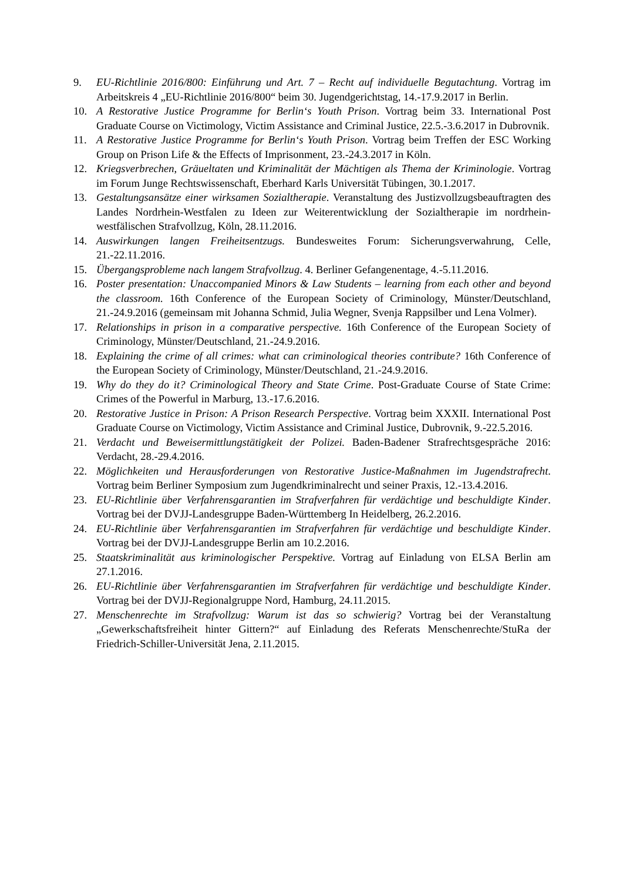9. EU-Richtlinie 2016/800: Einführung und Art. 7 – Recht auf individuelle Begutachtung. Vortrag im Arbeitskreis 4 „EU-Richtlinie 2016/800“ beim 30. Jugendgerichtstag, 14.-17.9.2017 in Berlin.
10. A Restorative Justice Programme for Berlin‘s Youth Prison. Vortrag beim 33. International Post Graduate Course on Victimology, Victim Assistance and Criminal Justice, 22.5.-3.6.2017 in Dubrovnik.
11. A Restorative Justice Programme for Berlin‘s Youth Prison. Vortrag beim Treffen der ESC Working Group on Prison Life & the Effects of Imprisonment, 23.-24.3.2017 in Köln.
12. Kriegsverbrechen, Gräueltaten und Kriminalität der Mächtigen als Thema der Kriminologie. Vortrag im Forum Junge Rechtswissenschaft, Eberhard Karls Universität Tübingen, 30.1.2017.
13. Gestaltungsansätze einer wirksamen Sozialtherapie. Veranstaltung des Justizvollzugsbeauftragten des Landes Nordrhein-Westfalen zu Ideen zur Weiterentwicklung der Sozialtherapie im nordrhein-westfälischen Strafvollzug, Köln, 28.11.2016.
14. Auswirkungen langen Freiheitsentzugs. Bundesweites Forum: Sicherungsverwahrung, Celle, 21.-22.11.2016.
15. Übergangsprobleme nach langem Strafvollzug. 4. Berliner Gefangenentage, 4.-5.11.2016.
16. Poster presentation: Unaccompanied Minors & Law Students – learning from each other and beyond the classroom. 16th Conference of the European Society of Criminology, Münster/Deutschland, 21.-24.9.2016 (gemeinsam mit Johanna Schmid, Julia Wegner, Svenja Rappsilber und Lena Volmer).
17. Relationships in prison in a comparative perspective. 16th Conference of the European Society of Criminology, Münster/Deutschland, 21.-24.9.2016.
18. Explaining the crime of all crimes: what can criminological theories contribute? 16th Conference of the European Society of Criminology, Münster/Deutschland, 21.-24.9.2016.
19. Why do they do it? Criminological Theory and State Crime. Post-Graduate Course of State Crime: Crimes of the Powerful in Marburg, 13.-17.6.2016.
20. Restorative Justice in Prison: A Prison Research Perspective. Vortrag beim XXXII. International Post Graduate Course on Victimology, Victim Assistance and Criminal Justice, Dubrovnik, 9.-22.5.2016.
21. Verdacht und Beweisermittlungstätigkeit der Polizei. Baden-Badener Strafrechtsgespräche 2016: Verdacht, 28.-29.4.2016.
22. Möglichkeiten und Herausforderungen von Restorative Justice-Maßnahmen im Jugendstrafrecht. Vortrag beim Berliner Symposium zum Jugendkriminalrecht und seiner Praxis, 12.-13.4.2016.
23. EU-Richtlinie über Verfahrensgarantien im Strafverfahren für verdächtige und beschuldigte Kinder. Vortrag bei der DVJJ-Landesgruppe Baden-Württemberg In Heidelberg, 26.2.2016.
24. EU-Richtlinie über Verfahrensgarantien im Strafverfahren für verdächtige und beschuldigte Kinder. Vortrag bei der DVJJ-Landesgruppe Berlin am 10.2.2016.
25. Staatskriminalität aus kriminologischer Perspektive. Vortrag auf Einladung von ELSA Berlin am 27.1.2016.
26. EU-Richtlinie über Verfahrensgarantien im Strafverfahren für verdächtige und beschuldigte Kinder. Vortrag bei der DVJJ-Regionalgruppe Nord, Hamburg, 24.11.2015.
27. Menschenrechte im Strafvollzug: Warum ist das so schwierig? Vortrag bei der Veranstaltung „Gewerkschaftsfreiheit hinter Gittern?“ auf Einladung des Referats Menschenrechte/StuRa der Friedrich-Schiller-Universität Jena, 2.11.2015.